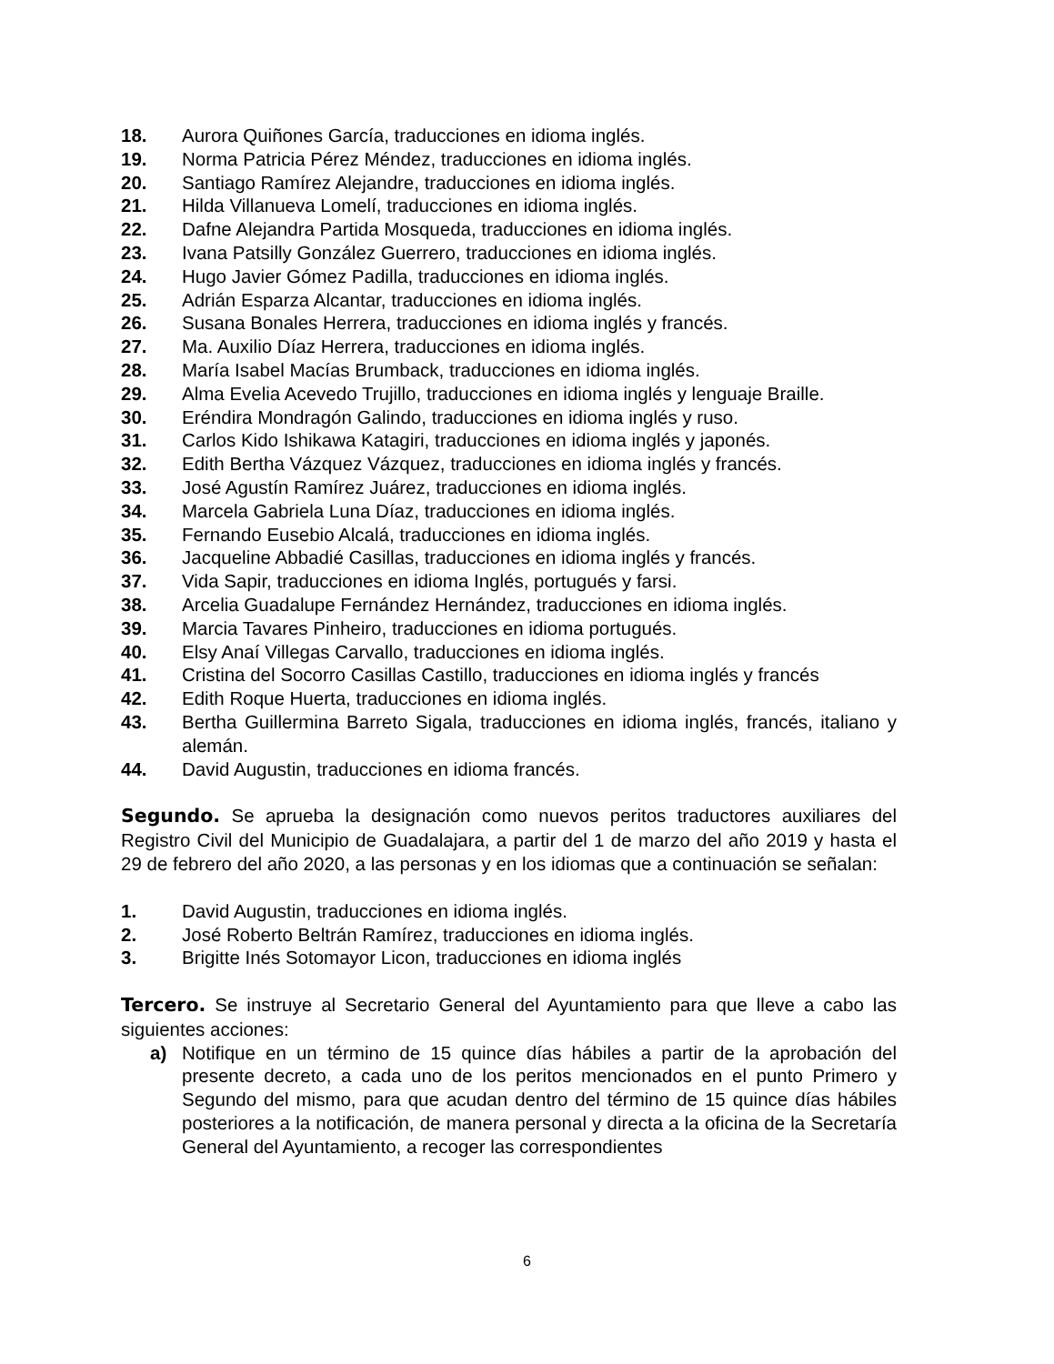18. Aurora Quiñones García, traducciones en idioma inglés.
19. Norma Patricia Pérez Méndez, traducciones en idioma inglés.
20. Santiago Ramírez Alejandre, traducciones en idioma inglés.
21. Hilda Villanueva Lomelí, traducciones en idioma inglés.
22. Dafne Alejandra Partida Mosqueda, traducciones en idioma inglés.
23. Ivana Patsilly González Guerrero, traducciones en idioma inglés.
24. Hugo Javier Gómez Padilla, traducciones en idioma inglés.
25. Adrián Esparza Alcantar, traducciones en idioma inglés.
26. Susana Bonales Herrera, traducciones en idioma inglés y francés.
27. Ma. Auxilio Díaz Herrera, traducciones en idioma inglés.
28. María Isabel Macías Brumback, traducciones en idioma inglés.
29. Alma Evelia Acevedo Trujillo, traducciones en idioma inglés y lenguaje Braille.
30. Eréndira Mondragón Galindo, traducciones en idioma inglés y ruso.
31. Carlos Kido Ishikawa Katagiri, traducciones en idioma inglés y japonés.
32. Edith Bertha Vázquez Vázquez, traducciones en idioma inglés y francés.
33. José Agustín Ramírez Juárez, traducciones en idioma inglés.
34. Marcela Gabriela Luna Díaz, traducciones en idioma inglés.
35. Fernando Eusebio Alcalá, traducciones en idioma inglés.
36. Jacqueline Abbadié Casillas, traducciones en idioma inglés y francés.
37. Vida Sapir, traducciones en idioma Inglés, portugués y farsi.
38. Arcelia Guadalupe Fernández Hernández, traducciones en idioma inglés.
39. Marcia Tavares Pinheiro, traducciones en idioma portugués.
40. Elsy Anaí Villegas Carvallo, traducciones en idioma inglés.
41. Cristina del Socorro Casillas Castillo, traducciones en idioma inglés y francés
42. Edith Roque Huerta, traducciones en idioma inglés.
43. Bertha Guillermina Barreto Sigala, traducciones en idioma inglés, francés, italiano y alemán.
44. David Augustin, traducciones en idioma francés.
Segundo. Se aprueba la designación como nuevos peritos traductores auxiliares del Registro Civil del Municipio de Guadalajara, a partir del 1 de marzo del año 2019 y hasta el 29 de febrero del año 2020, a las personas y en los idiomas que a continuación se señalan:
1. David Augustin, traducciones en idioma inglés.
2. José Roberto Beltrán Ramírez, traducciones en idioma inglés.
3. Brigitte Inés Sotomayor Licon, traducciones en idioma inglés
Tercero. Se instruye al Secretario General del Ayuntamiento para que lleve a cabo las siguientes acciones:
a) Notifique en un término de 15 quince días hábiles a partir de la aprobación del presente decreto, a cada uno de los peritos mencionados en el punto Primero y Segundo del mismo, para que acudan dentro del término de 15 quince días hábiles posteriores a la notificación, de manera personal y directa a la oficina de la Secretaría General del Ayuntamiento, a recoger las correspondientes
6